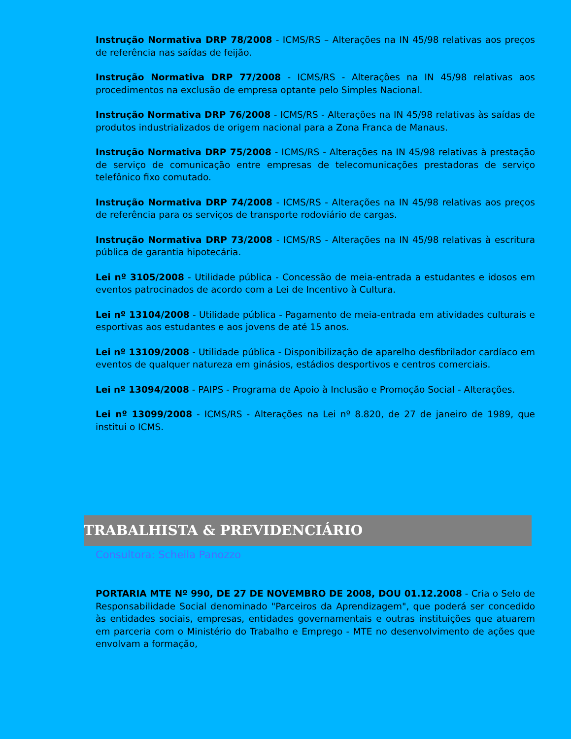Instrução Normativa DRP 78/2008 - ICMS/RS – Alterações na IN 45/98 relativas aos preços de referência nas saídas de feijão.
Instrução Normativa DRP 77/2008 - ICMS/RS - Alterações na IN 45/98 relativas aos procedimentos na exclusão de empresa optante pelo Simples Nacional.
Instrução Normativa DRP 76/2008 - ICMS/RS - Alterações na IN 45/98 relativas às saídas de produtos industrializados de origem nacional para a Zona Franca de Manaus.
Instrução Normativa DRP 75/2008 - ICMS/RS - Alterações na IN 45/98 relativas à prestação de serviço de comunicação entre empresas de telecomunicações prestadoras de serviço telefônico fixo comutado.
Instrução Normativa DRP 74/2008 - ICMS/RS - Alterações na IN 45/98 relativas aos preços de referência para os serviços de transporte rodoviário de cargas.
Instrução Normativa DRP 73/2008 - ICMS/RS - Alterações na IN 45/98 relativas à escritura pública de garantia hipotecária.
Lei nº 3105/2008 - Utilidade pública - Concessão de meia-entrada a estudantes e idosos em eventos patrocinados de acordo com a Lei de Incentivo à Cultura.
Lei nº 13104/2008 - Utilidade pública - Pagamento de meia-entrada em atividades culturais e esportivas aos estudantes e aos jovens de até 15 anos.
Lei nº 13109/2008 - Utilidade pública - Disponibilização de aparelho desfibrilador cardíaco em eventos de qualquer natureza em ginásios, estádios desportivos e centros comerciais.
Lei nº 13094/2008 - PAIPS - Programa de Apoio à Inclusão e Promoção Social - Alterações.
Lei nº 13099/2008 - ICMS/RS - Alterações na Lei nº 8.820, de 27 de janeiro de 1989, que institui o ICMS.
TRABALHISTA & PREVIDENCIÁRIO
Consultora: Scheila Panozzo
PORTARIA MTE Nº 990, DE 27 DE NOVEMBRO DE 2008, DOU 01.12.2008 - Cria o Selo de Responsabilidade Social denominado "Parceiros da Aprendizagem", que poderá ser concedido às entidades sociais, empresas, entidades governamentais e outras instituições que atuarem em parceria com o Ministério do Trabalho e Emprego - MTE no desenvolvimento de ações que envolvam a formação,